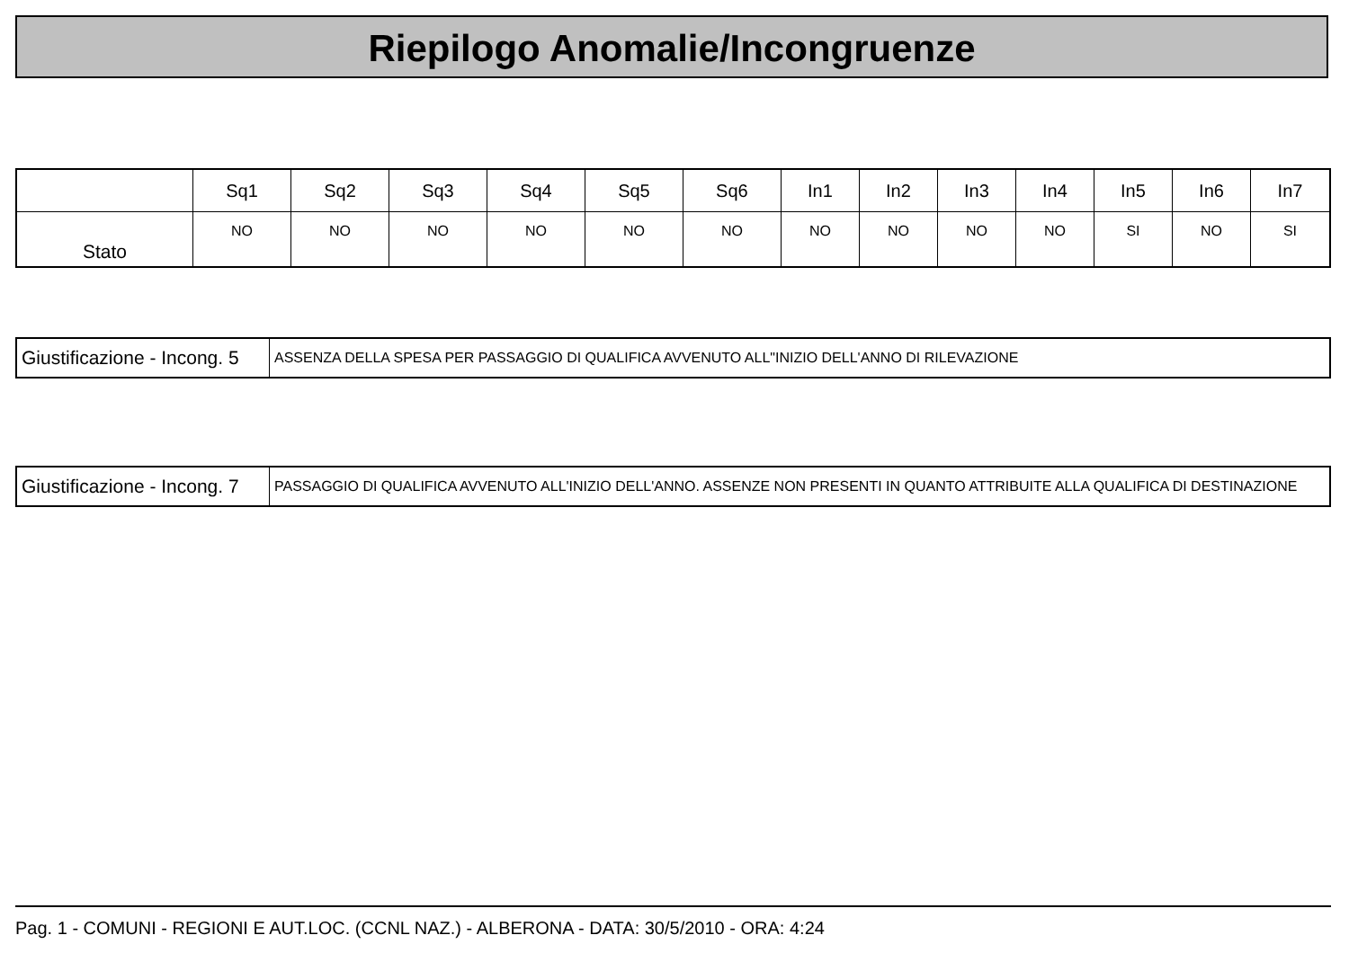Riepilogo Anomalie/Incongruenze
| | Sq1 | Sq2 | Sq3 | Sq4 | Sq5 | Sq6 | In1 | In2 | In3 | In4 | In5 | In6 | In7 |
| --- | --- | --- | --- | --- | --- | --- | --- | --- | --- | --- | --- | --- | --- |
| Stato | NO | NO | NO | NO | NO | NO | NO | NO | NO | NO | SI | NO | SI |
| Giustificazione - Incong. 5 | ASSENZA DELLA SPESA PER PASSAGGIO DI QUALIFICA AVVENUTO ALL"INIZIO DELL'ANNO DI RILEVAZIONE |
| Giustificazione - Incong. 7 | PASSAGGIO DI QUALIFICA AVVENUTO ALL'INIZIO DELL'ANNO. ASSENZE NON PRESENTI IN QUANTO ATTRIBUITE ALLA QUALIFICA DI DESTINAZIONE |
Pag. 1 - COMUNI - REGIONI E AUT.LOC. (CCNL NAZ.) - ALBERONA - DATA: 30/5/2010 - ORA: 4:24